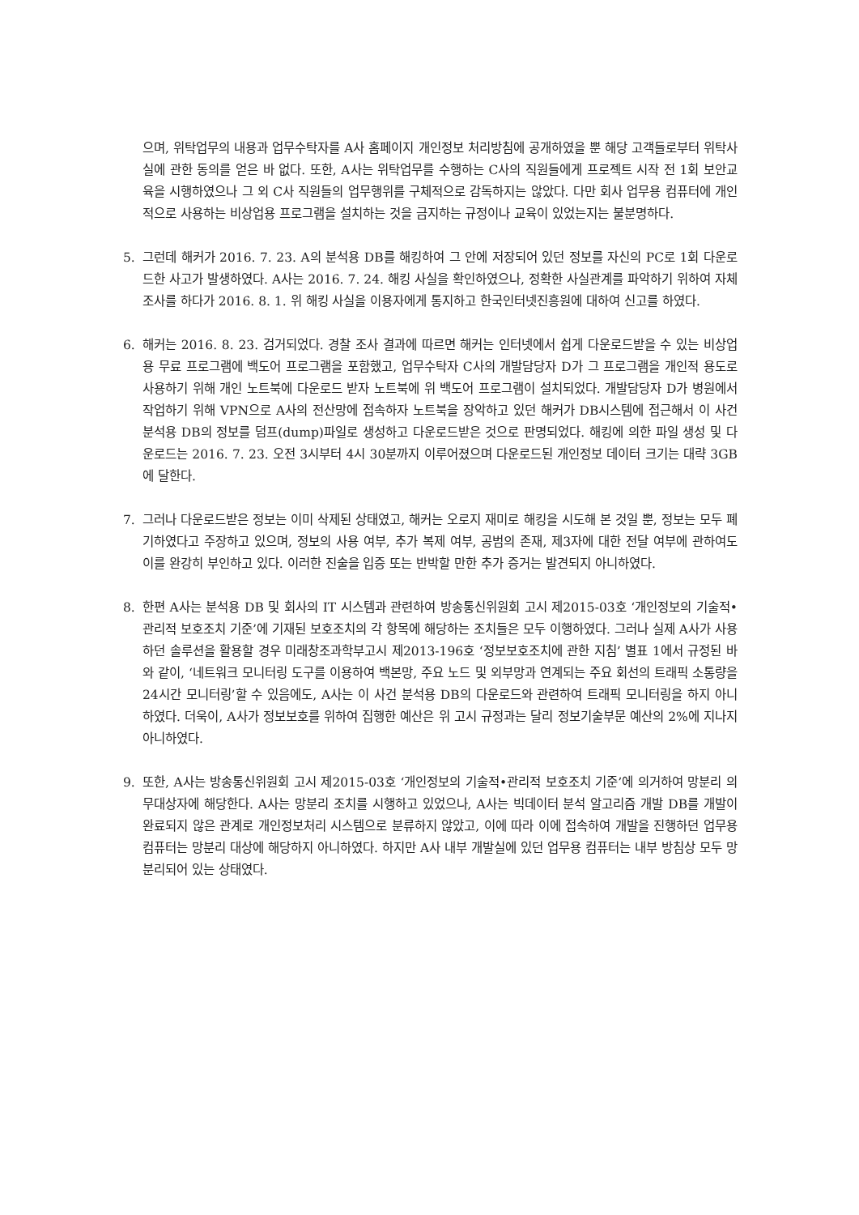으며, 위탁업무의 내용과 업무수탁자를 A사 홈페이지 개인정보 처리방침에 공개하였을 뿐 해당 고객들로부터 위탁사실에 관한 동의를 얻은 바 없다. 또한, A사는 위탁업무를 수행하는 C사의 직원들에게 프로젝트 시작 전 1회 보안교육을 시행하였으나 그 외 C사 직원들의 업무행위를 구체적으로 감독하지는 않았다. 다만 회사 업무용 컴퓨터에 개인적으로 사용하는 비상업용 프로그램을 설치하는 것을 금지하는 규정이나 교육이 있었는지는 불분명하다.
5. 그런데 해커가 2016. 7. 23. A의 분석용 DB를 해킹하여 그 안에 저장되어 있던 정보를 자신의 PC로 1회 다운로드한 사고가 발생하였다. A사는 2016. 7. 24. 해킹 사실을 확인하였으나, 정확한 사실관계를 파악하기 위하여 자체 조사를 하다가 2016. 8. 1. 위 해킹 사실을 이용자에게 통지하고 한국인터넷진흥원에 대하여 신고를 하였다.
6. 해커는 2016. 8. 23. 검거되었다. 경찰 조사 결과에 따르면 해커는 인터넷에서 쉽게 다운로드받을 수 있는 비상업용 무료 프로그램에 백도어 프로그램을 포함했고, 업무수탁자 C사의 개발담당자 D가 그 프로그램을 개인적 용도로 사용하기 위해 개인 노트북에 다운로드 받자 노트북에 위 백도어 프로그램이 설치되었다. 개발담당자 D가 병원에서 작업하기 위해 VPN으로 A사의 전산망에 접속하자 노트북을 장악하고 있던 해커가 DB시스템에 접근해서 이 사건 분석용 DB의 정보를 덤프(dump)파일로 생성하고 다운로드받은 것으로 판명되었다. 해킹에 의한 파일 생성 및 다운로드는 2016. 7. 23. 오전 3시부터 4시 30분까지 이루어졌으며 다운로드된 개인정보 데이터 크기는 대략 3GB에 달한다.
7. 그러나 다운로드받은 정보는 이미 삭제된 상태였고, 해커는 오로지 재미로 해킹을 시도해 본 것일 뿐, 정보는 모두 폐기하였다고 주장하고 있으며, 정보의 사용 여부, 추가 복제 여부, 공범의 존재, 제3자에 대한 전달 여부에 관하여도 이를 완강히 부인하고 있다. 이러한 진술을 입증 또는 반박할 만한 추가 증거는 발견되지 아니하였다.
8. 한편 A사는 분석용 DB 및 회사의 IT 시스템과 관련하여 방송통신위원회 고시 제2015-03호 ‘개인정보의 기술적•관리적 보호조치 기준’에 기재된 보호조치의 각 항목에 해당하는 조치들은 모두 이행하였다. 그러나 실제 A사가 사용하던 솔루션을 활용할 경우 미래창조과학부고시 제2013-196호 ‘정보보호조치에 관한 지침’ 별표 1에서 규정된 바와 같이, ‘네트워크 모니터링 도구를 이용하여 백본망, 주요 노드 및 외부망과 연계되는 주요 회선의 트래픽 소통량을 24시간 모니터링’할 수 있음에도, A사는 이 사건 분석용 DB의 다운로드와 관련하여 트래픽 모니터링을 하지 아니하였다. 더욱이, A사가 정보보호를 위하여 집행한 예산은 위 고시 규정과는 달리 정보기술부문 예산의 2%에 지나지 아니하였다.
9. 또한, A사는 방송통신위원회 고시 제2015-03호 ‘개인정보의 기술적•관리적 보호조치 기준’에 의거하여 망분리 의무대상자에 해당한다. A사는 망분리 조치를 시행하고 있었으나, A사는 빅데이터 분석 알고리즘 개발 DB를 개발이 완료되지 않은 관계로 개인정보처리 시스템으로 분류하지 않았고, 이에 따라 이에 접속하여 개발을 진행하던 업무용 컴퓨터는 망분리 대상에 해당하지 아니하였다. 하지만 A사 내부 개발실에 있던 업무용 컴퓨터는 내부 방침상 모두 망분리되어 있는 상태였다.